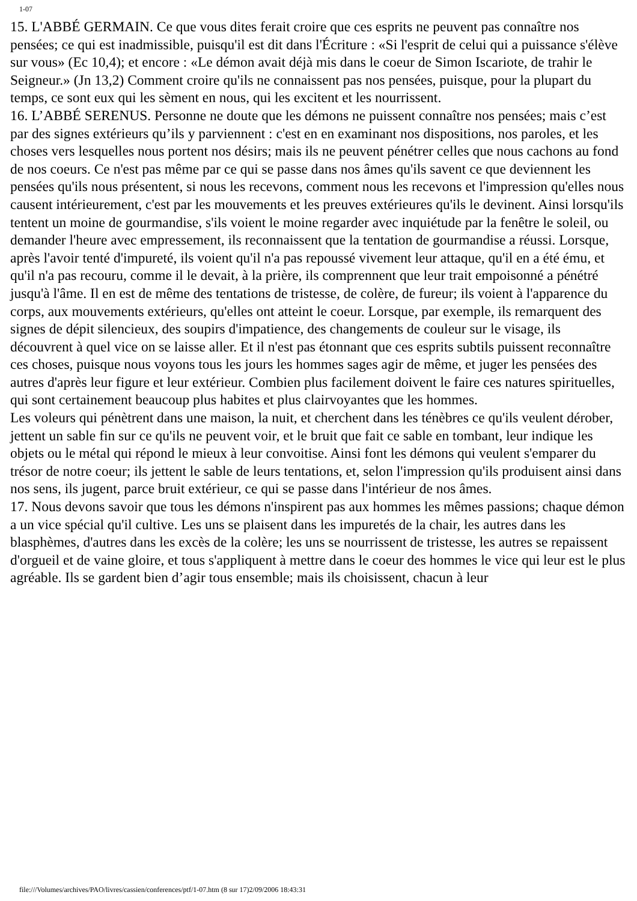1-07
15. L'ABBÉ GERMAIN. Ce que vous dites ferait croire que ces esprits ne peuvent pas connaître nos pensées; ce qui est inadmissible, puisqu'il est dit dans l'Écriture : «Si l'esprit de celui qui a puissance s'élève sur vous» (Ec 10,4); et encore : «Le démon avait déjà mis dans le coeur de Simon Iscariote, de trahir le Seigneur.» (Jn 13,2) Comment croire qu'ils ne connaissent pas nos pensées, puisque, pour la plupart du temps, ce sont eux qui les sèment en nous, qui les excitent et les nourrissent.
16. L’ABBÉ SERENUS. Personne ne doute que les démons ne puissent connaître nos pensées; mais c’est par des signes extérieurs qu’ils y parviennent : c'est en en examinant nos dispositions, nos paroles, et les choses vers lesquelles nous portent nos désirs; mais ils ne peuvent pénétrer celles que nous cachons au fond de nos coeurs. Ce n'est pas même par ce qui se passe dans nos âmes qu'ils savent ce que deviennent les pensées qu'ils nous présentent, si nous les recevons, comment nous les recevons et l'impression qu'elles nous causent intérieurement, c'est par les mouvements et les preuves extérieures qu'ils le devinent. Ainsi lorsqu'ils tentent un moine de gourmandise, s'ils voient le moine regarder avec inquiétude par la fenêtre le soleil, ou demander l'heure avec empressement, ils reconnaissent que la tentation de gourmandise a réussi. Lorsque, après l'avoir tenté d'impureté, ils voient qu'il n'a pas repoussé vivement leur attaque, qu'il en a été ému, et qu'il n'a pas recouru, comme il le devait, à la prière, ils comprennent que leur trait empoisonné a pénétré jusqu'à l'âme. Il en est de même des tentations de tristesse, de colère, de fureur; ils voient à l'apparence du corps, aux mouvements extérieurs, qu'elles ont atteint le coeur. Lorsque, par exemple, ils remarquent des signes de dépit silencieux, des soupirs d'impatience, des changements de couleur sur le visage, ils découvrent à quel vice on se laisse aller. Et il n'est pas étonnant que ces esprits subtils puissent reconnaître ces choses, puisque nous voyons tous les jours les hommes sages agir de même, et juger les pensées des autres d'après leur figure et leur extérieur. Combien plus facilement doivent le faire ces natures spirituelles, qui sont certainement beaucoup plus habites et plus clairvoyantes que les hommes.
Les voleurs qui pénètrent dans une maison, la nuit, et cherchent dans les ténèbres ce qu'ils veulent dérober, jettent un sable fin sur ce qu'ils ne peuvent voir, et le bruit que fait ce sable en tombant, leur indique les objets ou le métal qui répond le mieux à leur convoitise. Ainsi font les démons qui veulent s'emparer du trésor de notre coeur; ils jettent le sable de leurs tentations, et, selon l'impression qu'ils produisent ainsi dans nos sens, ils jugent, parce bruit extérieur, ce qui se passe dans l'intérieur de nos âmes.
17. Nous devons savoir que tous les démons n'inspirent pas aux hommes les mêmes passions; chaque démon a un vice spécial qu'il cultive. Les uns se plaisent dans les impuretés de la chair, les autres dans les blasphèmes, d'autres dans les excès de la colère; les uns se nourrissent de tristesse, les autres se repaissent d'orgueil et de vaine gloire, et tous s'appliquent à mettre dans le coeur des hommes le vice qui leur est le plus agréable. Ils se gardent bien d’agir tous ensemble; mais ils choisissent, chacun à leur
file:///Volumes/archives/PAO/livres/cassien/conferences/ptf/1-07.htm (8 sur 17)2/09/2006 18:43:31